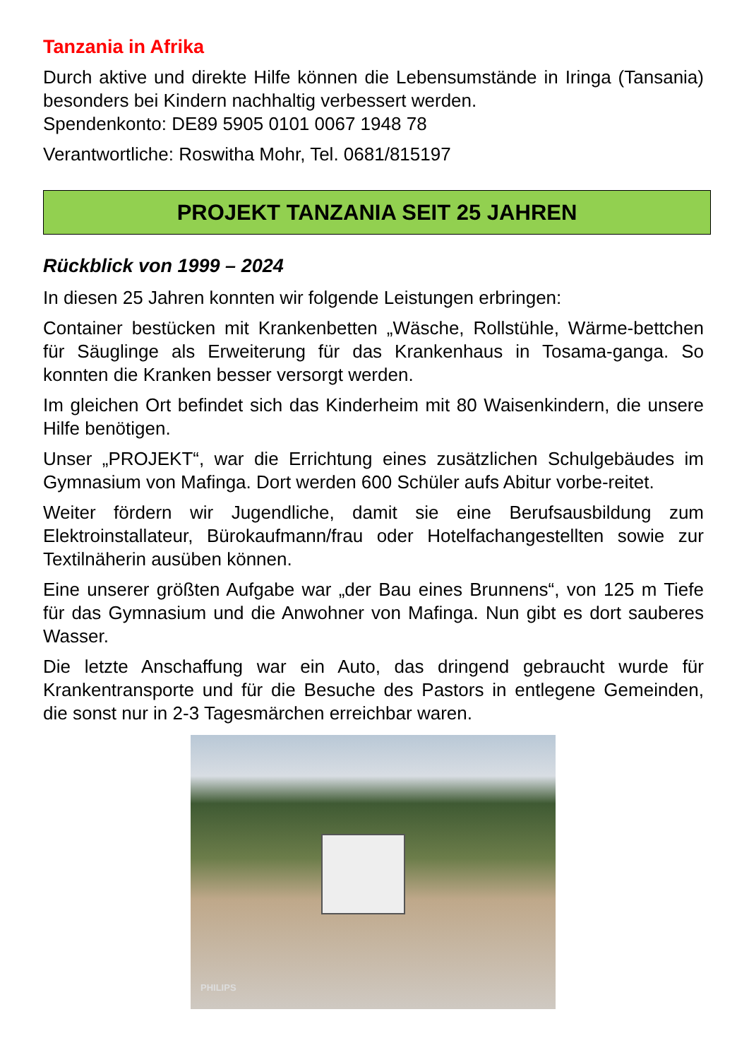Tanzania in Afrika
Durch aktive und direkte Hilfe können die Lebensumstände in Iringa (Tansania) besonders bei Kindern nachhaltig verbessert werden.
Spendenkonto: DE89 5905 0101 0067 1948 78
Verantwortliche: Roswitha Mohr, Tel. 0681/815197
PROJEKT TANZANIA SEIT 25 JAHREN
Rückblick von 1999 – 2024
In diesen 25 Jahren konnten wir folgende Leistungen erbringen:
Container bestücken mit Krankenbetten „Wäsche, Rollstühle, Wärme-bettchen für Säuglinge als Erweiterung für das Krankenhaus in Tosama-ganga. So konnten die Kranken besser versorgt werden.
Im gleichen Ort befindet sich das Kinderheim mit 80 Waisenkindern, die unsere Hilfe benötigen.
Unser „PROJEKT“, war die Errichtung eines zusätzlichen Schulgebäudes im Gymnasium von Mafinga. Dort werden 600 Schüler aufs Abitur vorbe-reitet.
Weiter fördern wir Jugendliche, damit sie eine Berufsausbildung zum Elektroinstallateur, Bürokaufmann/frau oder Hotelfachangestellten sowie zur Textilnäherin ausüben können.
Eine unserer größten Aufgabe war „der Bau eines Brunnens“, von 125 m Tiefe für das Gymnasium und die Anwohner von Mafinga. Nun gibt es dort sauberes Wasser.
Die letzte Anschaffung war ein Auto, das dringend gebraucht wurde für Krankentransporte und für die Besuche des Pastors in entlegene Gemeinden, die sonst nur in 2-3 Tagesmärchen erreichbar waren.
PHILIPS